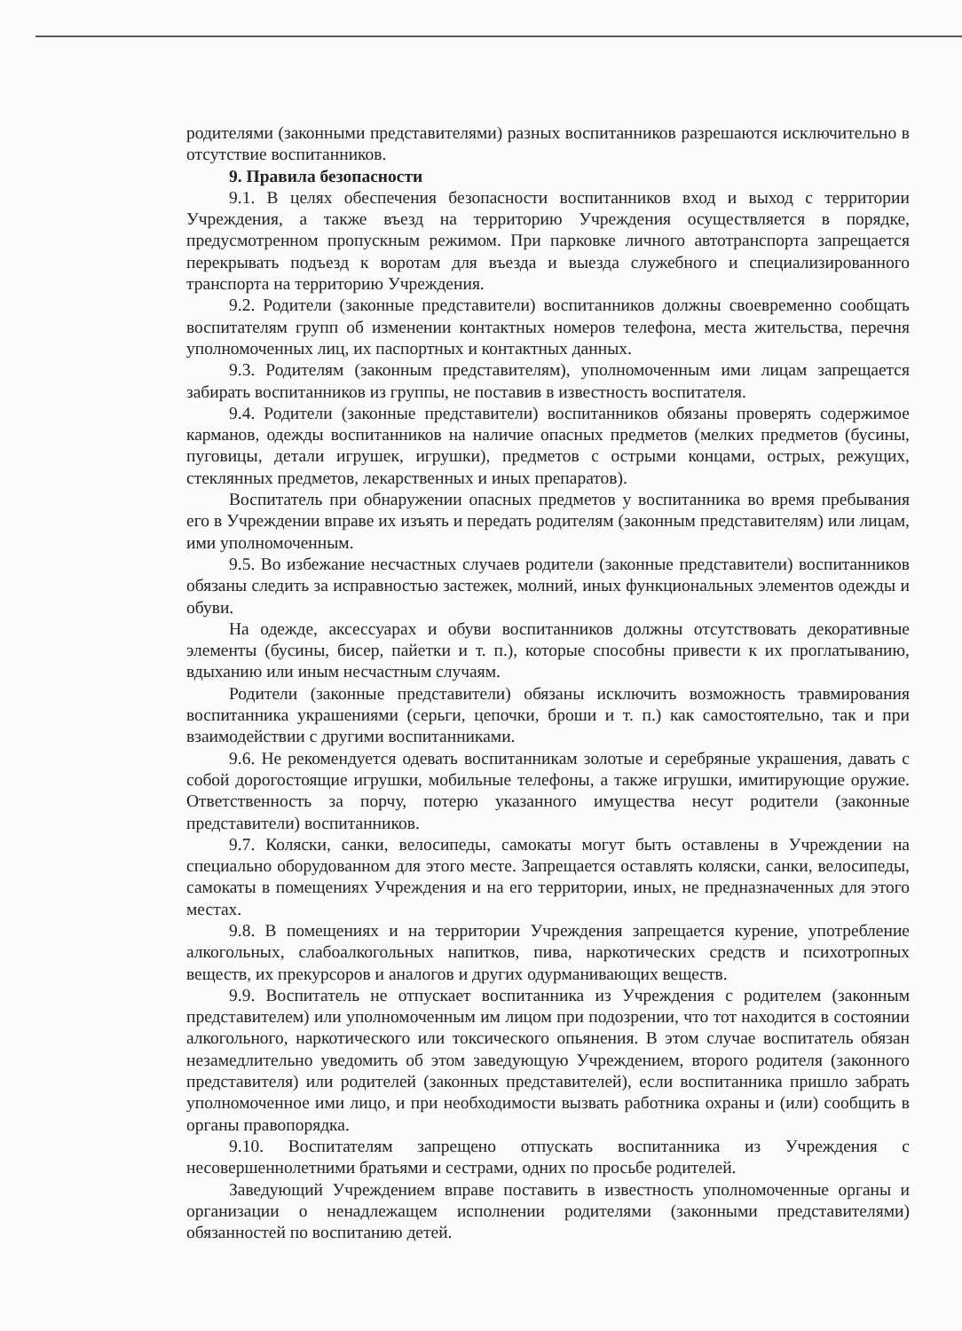родителями (законными представителями) разных воспитанников разрешаются исключительно в отсутствие воспитанников.
9. Правила безопасности
9.1. В целях обеспечения безопасности воспитанников вход и выход с территории Учреждения, а также въезд на территорию Учреждения осуществляется в порядке, предусмотренном пропускным режимом. При парковке личного автотранспорта запрещается перекрывать подъезд к воротам для въезда и выезда служебного и специализированного транспорта на территорию Учреждения.
9.2. Родители (законные представители) воспитанников должны своевременно сообщать воспитателям групп об изменении контактных номеров телефона, места жительства, перечня уполномоченных лиц, их паспортных и контактных данных.
9.3. Родителям (законным представителям), уполномоченным ими лицам запрещается забирать воспитанников из группы, не поставив в известность воспитателя.
9.4. Родители (законные представители) воспитанников обязаны проверять содержимое карманов, одежды воспитанников на наличие опасных предметов (мелких предметов (бусины, пуговицы, детали игрушек, игрушки), предметов с острыми концами, острых, режущих, стеклянных предметов, лекарственных и иных препаратов).
Воспитатель при обнаружении опасных предметов у воспитанника во время пребывания его в Учреждении вправе их изъять и передать родителям (законным представителям) или лицам, ими уполномоченным.
9.5. Во избежание несчастных случаев родители (законные представители) воспитанников обязаны следить за исправностью застежек, молний, иных функциональных элементов одежды и обуви.
На одежде, аксессуарах и обуви воспитанников должны отсутствовать декоративные элементы (бусины, бисер, пайетки и т. п.), которые способны привести к их проглатыванию, вдыханию или иным несчастным случаям.
Родители (законные представители) обязаны исключить возможность травмирования воспитанника украшениями (серьги, цепочки, броши и т. п.) как самостоятельно, так и при взаимодействии с другими воспитанниками.
9.6. Не рекомендуется одевать воспитанникам золотые и серебряные украшения, давать с собой дорогостоящие игрушки, мобильные телефоны, а также игрушки, имитирующие оружие. Ответственность за порчу, потерю указанного имущества несут родители (законные представители) воспитанников.
9.7. Коляски, санки, велосипеды, самокаты могут быть оставлены в Учреждении на специально оборудованном для этого месте. Запрещается оставлять коляски, санки, велосипеды, самокаты в помещениях Учреждения и на его территории, иных, не предназначенных для этого местах.
9.8. В помещениях и на территории Учреждения запрещается курение, употребление алкогольных, слабоалкогольных напитков, пива, наркотических средств и психотропных веществ, их прекурсоров и аналогов и других одурманивающих веществ.
9.9. Воспитатель не отпускает воспитанника из Учреждения с родителем (законным представителем) или уполномоченным им лицом при подозрении, что тот находится в состоянии алкогольного, наркотического или токсического опьянения. В этом случае воспитатель обязан незамедлительно уведомить об этом заведующую Учреждением, второго родителя (законного представителя) или родителей (законных представителей), если воспитанника пришло забрать уполномоченное ими лицо, и при необходимости вызвать работника охраны и (или) сообщить в органы правопорядка.
9.10. Воспитателям запрещено отпускать воспитанника из Учреждения с несовершеннолетними братьями и сестрами, одних по просьбе родителей.
Заведующий Учреждением вправе поставить в известность уполномоченные органы и организации о ненадлежащем исполнении родителями (законными представителями) обязанностей по воспитанию детей.